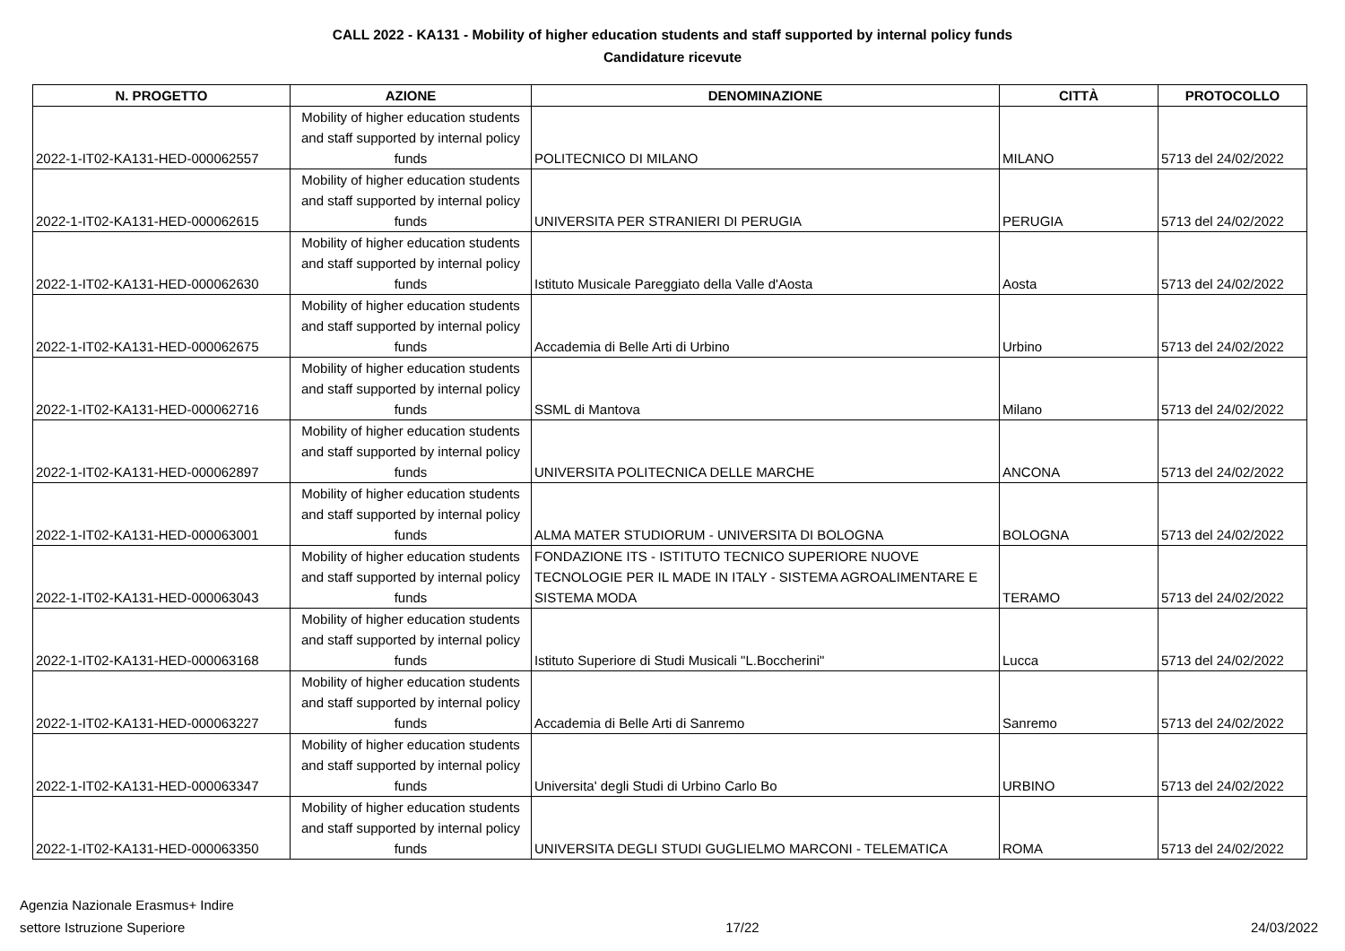CALL 2022 - KA131 - Mobility of higher education students and staff supported by internal policy funds
Candidature ricevute
| N. PROGETTO | AZIONE | DENOMINAZIONE | CITTÀ | PROTOCOLLO |
| --- | --- | --- | --- | --- |
| 2022-1-IT02-KA131-HED-000062557 | Mobility of higher education students and staff supported by internal policy funds | POLITECNICO DI MILANO | MILANO | 5713 del 24/02/2022 |
| 2022-1-IT02-KA131-HED-000062615 | Mobility of higher education students and staff supported by internal policy funds | UNIVERSITA PER STRANIERI DI PERUGIA | PERUGIA | 5713 del 24/02/2022 |
| 2022-1-IT02-KA131-HED-000062630 | Mobility of higher education students and staff supported by internal policy funds | Istituto Musicale Pareggiato della Valle d'Aosta | Aosta | 5713 del 24/02/2022 |
| 2022-1-IT02-KA131-HED-000062675 | Mobility of higher education students and staff supported by internal policy funds | Accademia di Belle Arti di Urbino | Urbino | 5713 del 24/02/2022 |
| 2022-1-IT02-KA131-HED-000062716 | Mobility of higher education students and staff supported by internal policy funds | SSML di Mantova | Milano | 5713 del 24/02/2022 |
| 2022-1-IT02-KA131-HED-000062897 | Mobility of higher education students and staff supported by internal policy funds | UNIVERSITA POLITECNICA DELLE MARCHE | ANCONA | 5713 del 24/02/2022 |
| 2022-1-IT02-KA131-HED-000063001 | Mobility of higher education students and staff supported by internal policy funds | ALMA MATER STUDIORUM - UNIVERSITA DI BOLOGNA | BOLOGNA | 5713 del 24/02/2022 |
| 2022-1-IT02-KA131-HED-000063043 | Mobility of higher education students and staff supported by internal policy funds | FONDAZIONE ITS - ISTITUTO TECNICO SUPERIORE NUOVE TECNOLOGIE PER IL MADE IN ITALY - SISTEMA AGROALIMENTARE E SISTEMA MODA | TERAMO | 5713 del 24/02/2022 |
| 2022-1-IT02-KA131-HED-000063168 | Mobility of higher education students and staff supported by internal policy funds | Istituto Superiore di Studi Musicali "L.Boccherini" | Lucca | 5713 del 24/02/2022 |
| 2022-1-IT02-KA131-HED-000063227 | Mobility of higher education students and staff supported by internal policy funds | Accademia di Belle Arti di Sanremo | Sanremo | 5713 del 24/02/2022 |
| 2022-1-IT02-KA131-HED-000063347 | Mobility of higher education students and staff supported by internal policy funds | Universita' degli Studi di Urbino Carlo Bo | URBINO | 5713 del 24/02/2022 |
| 2022-1-IT02-KA131-HED-000063350 | Mobility of higher education students and staff supported by internal policy funds | UNIVERSITA DEGLI STUDI GUGLIELMO MARCONI - TELEMATICA | ROMA | 5713 del 24/02/2022 |
Agenzia Nazionale Erasmus+ Indire
settore Istruzione Superiore
17/22
24/03/2022